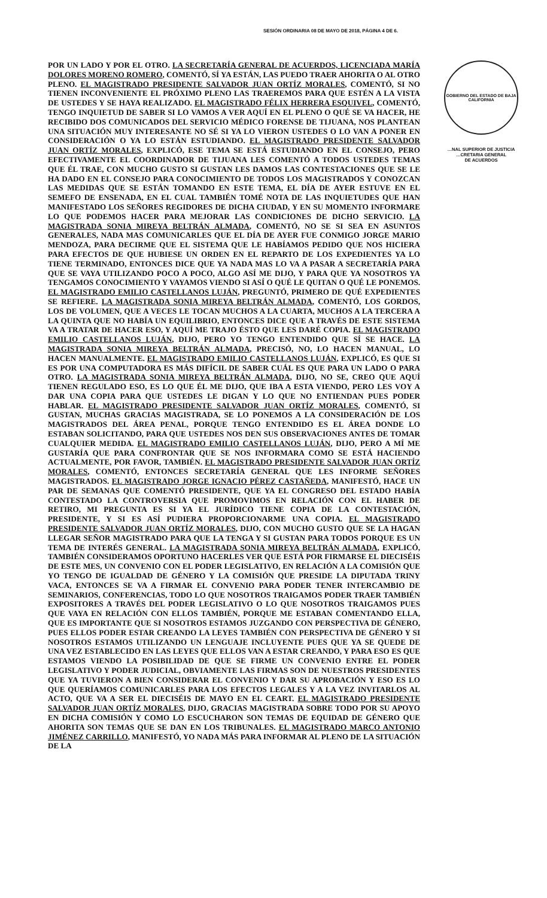SESIÓN ORDINARIA 08 DE MAYO DE 2018, PÁGINA 4 DE 6.
POR UN LADO Y POR EL OTRO. LA SECRETARÍA GENERAL DE ACUERDOS, LICENCIADA MARÍA DOLORES MORENO ROMERO, COMENTÓ, SÍ YA ESTÁN, LAS PUEDO TRAER AHORITA O AL OTRO PLENO. EL MAGISTRADO PRESIDENTE SALVADOR JUAN ORTÍZ MORALES, COMENTÓ, SI NO TIENEN INCONVENIENTE EL PRÓXIMO PLENO LAS TRAEREMOS PARA QUE ESTÉN A LA VISTA DE USTEDES Y SE HAYA REALIZADO. EL MAGISTRADO FÉLIX HERRERA ESQUIVEL, COMENTÓ, TENGO INQUIETUD DE SABER SI LO VAMOS A VER AQUÍ EN EL PLENO O QUÉ SE VA HACER, HE RECIBIDO DOS COMUNICADOS DEL SERVICIO MÉDICO FORENSE DE TIJUANA, NOS PLANTEAN UNA SITUACIÓN MUY INTERESANTE NO SÉ SI YA LO VIERON USTEDES O LO VAN A PONER EN CONSIDERACIÓN O YA LO ESTÁN ESTUDIANDO. EL MAGISTRADO PRESIDENTE SALVADOR JUAN ORTÍZ MORALES, EXPLICÓ, ESE TEMA SE ESTÁ ESTUDIANDO EN EL CONSEJO, PERO EFECTIVAMENTE EL COORDINADOR DE TIJUANA LES COMENTÓ A TODOS USTEDES TEMAS QUE ÉL TRAE, CON MUCHO GUSTO SI GUSTAN LES DAMOS LAS CONTESTACIONES QUE SE LE HA DADO EN EL CONSEJO PARA CONOCIMIENTO DE TODOS LOS MAGISTRADOS Y CONOZCAN LAS MEDIDAS QUE SE ESTÁN TOMANDO EN ESTE TEMA, EL DÍA DE AYER ESTUVE EN EL SEMEFO DE ENSENADA, EN EL CUAL TAMBIÉN TOMÉ NOTA DE LAS INQUIETUDES QUE HAN MANIFESTADO LOS SEÑORES REGIDORES DE DICHA CIUDAD, Y EN SU MOMENTO INFORMARE LO QUE PODEMOS HACER PARA MEJORAR LAS CONDICIONES DE DICHO SERVICIO. LA MAGISTRADA SONIA MIREYA BELTRÁN ALMADA, COMENTÓ, NO SE SI SEA EN ASUNTOS GENERALES, NADA MAS COMUNICARLES QUE EL DÍA DE AYER FUE CONMIGO JORGE MARIO MENDOZA, PARA DECIRME QUE EL SISTEMA QUE LE HABÍAMOS PEDIDO QUE NOS HICIERA PARA EFECTOS DE QUE HUBIESE UN ORDEN EN EL REPARTO DE LOS EXPEDIENTES YA LO TIENE TERMINADO, ENTONCES DICE QUE YA NADA MAS LO VA A PASAR A SECRETARÍA PARA QUE SE VAYA UTILIZANDO POCO A POCO, ALGO ASÍ ME DIJO, Y PARA QUE YA NOSOTROS YA TENGAMOS CONOCIMIENTO Y VAYAMOS VIENDO SI ASÍ O QUÉ LE QUITAN O QUÉ LE PONEMOS. EL MAGISTRADO EMILIO CASTELLANOS LUJÁN, PREGUNTÓ, PRIMERO DE QUÉ EXPEDIENTES SE REFIERE. LA MAGISTRADA SONIA MIREYA BELTRÁN ALMADA, COMENTÓ, LOS GORDOS, LOS DE VOLUMEN, QUE A VECES LE TOCAN MUCHOS A LA CUARTA, MUCHOS A LA TERCERA A LA QUINTA QUE NO HABÍA UN EQUILIBRIO, ENTONCES DICE QUE A TRAVÉS DE ESTE SISTEMA VA A TRATAR DE HACER ESO, Y AQUÍ ME TRAJO ÉSTO QUE LES DARÉ COPIA. EL MAGISTRADO EMILIO CASTELLANOS LUJÁN, DIJO, PERO YO TENGO ENTENDIDO QUE SÍ SE HACE. LA MAGISTRADA SONIA MIREYA BELTRÁN ALMADA, PRECISÓ, NO, LO HACEN MANUAL, LO HACEN MANUALMENTE. EL MAGISTRADO EMILIO CASTELLANOS LUJÁN, EXPLICÓ, ES QUE SI ES POR UNA COMPUTADORA ES MÁS DIFÍCIL DE SABER CUÁL ES QUE PARA UN LADO O PARA OTRO. LA MAGISTRADA SONIA MIREYA BELTRÁN ALMADA, DIJO, NO SE, CREO QUE AQUÍ TIENEN REGULADO ESO, ES LO QUE ÉL ME DIJO, QUE IBA A ESTA VIENDO, PERO LES VOY A DAR UNA COPIA PARA QUE USTEDES LE DIGAN Y LO QUE NO ENTIENDAN PUES PODER HABLAR. EL MAGISTRADO PRESIDENTE SALVADOR JUAN ORTÍZ MORALES, COMENTÓ, SI GUSTAN, MUCHAS GRACIAS MAGISTRADA, SE LO PONEMOS A LA CONSIDERACIÓN DE LOS MAGISTRADOS DEL ÁREA PENAL, PORQUE TENGO ENTENDIDO ES EL ÁREA DONDE LO ESTABAN SOLICITANDO, PARA QUE USTEDES NOS DEN SUS OBSERVACIONES ANTES DE TOMAR CUALQUIER MEDIDA. EL MAGISTRADO EMILIO CASTELLANOS LUJÁN, DIJO, PERO A MÍ ME GUSTARÍA QUE PARA CONFRONTAR QUE SE NOS INFORMARA COMO SE ESTÁ HACIENDO ACTUALMENTE, POR FAVOR, TAMBIÉN. EL MAGISTRADO PRESIDENTE SALVADOR JUAN ORTÍZ MORALES, COMENTÓ, ENTONCES SECRETARÍA GENERAL QUE LES INFORME SEÑORES MAGISTRADOS. EL MAGISTRADO JORGE IGNACIO PÉREZ CASTAÑEDA, MANIFESTÓ, HACE UN PAR DE SEMANAS QUE COMENTÓ PRESIDENTE, QUE YA EL CONGRESO DEL ESTADO HABÍA CONTESTADO LA CONTROVERSIA QUE PROMOVIMOS EN RELACIÓN CON EL HABER DE RETIRO, MI PREGUNTA ES SI YA EL JURÍDICO TIENE COPIA DE LA CONTESTACIÓN, PRESIDENTE, Y SI ES ASÍ PUDIERA PROPORCIONARME UNA COPIA. EL MAGISTRADO PRESIDENTE SALVADOR JUAN ORTÍZ MORALES, DIJO, CON MUCHO GUSTO QUE SE LA HAGAN LLEGAR SEÑOR MAGISTRADO PARA QUE LA TENGA Y SI GUSTAN PARA TODOS PORQUE ES UN TEMA DE INTERÉS GENERAL. LA MAGISTRADA SONIA MIREYA BELTRÁN ALMADA, EXPLICÓ, TAMBIÉN CONSIDERAMOS OPORTUNO HACERLES VER QUE ESTÁ POR FIRMARSE EL DIECISÉIS DE ESTE MES, UN CONVENIO CON EL PODER LEGISLATIVO, EN RELACIÓN A LA COMISIÓN QUE YO TENGO DE IGUALDAD DE GÉNERO Y LA COMISIÓN QUE PRESIDE LA DIPUTADA TRINY VACA, ENTONCES SE VA A FIRMAR EL CONVENIO PARA PODER TENER INTERCAMBIO DE SEMINARIOS, CONFERENCIAS, TODO LO QUE NOSOTROS TRAIGAMOS PODER TRAER TAMBIÉN EXPOSITORES A TRAVÉS DEL PODER LEGISLATIVO O LO QUE NOSOTROS TRAIGAMOS PUES QUE VAYA EN RELACIÓN CON ELLOS TAMBIÉN, PORQUE ME ESTABAN COMENTANDO ELLA, QUE ES IMPORTANTE QUE SI NOSOTROS ESTAMOS JUZGANDO CON PERSPECTIVA DE GÉNERO, PUES ELLOS PODER ESTAR CREANDO LA LEYES TAMBIÉN CON PERSPECTIVA DE GÉNERO Y SI NOSOTROS ESTAMOS UTILIZANDO UN LENGUAJE INCLUYENTE PUES QUE YA SE QUEDE DE UNA VEZ ESTABLECIDO EN LAS LEYES QUE ELLOS VAN A ESTAR CREANDO, Y PARA ESO ES QUE ESTAMOS VIENDO LA POSIBILIDAD DE QUE SE FIRME UN CONVENIO ENTRE EL PODER LEGISLATIVO Y PODER JUDICIAL, OBVIAMENTE LAS FIRMAS SON DE NUESTROS PRESIDENTES QUE YA TUVIERON A BIEN CONSIDERAR EL CONVENIO Y DAR SU APROBACIÓN Y ESO ES LO QUE QUERÍAMOS COMUNICARLES PARA LOS EFECTOS LEGALES Y A LA VEZ INVITARLOS AL ACTO, QUE VA A SER EL DIECISÉIS DE MAYO EN EL CEART. EL MAGISTRADO PRESIDENTE SALVADOR JUAN ORTÍZ MORALES, DIJO, GRACIAS MAGISTRADA SOBRE TODO POR SU APOYO EN DICHA COMISIÓN Y COMO LO ESCUCHARON SON TEMAS DE EQUIDAD DE GÉNERO QUE AHORITA SON TEMAS QUE SE DAN EN LOS TRIBUNALES. EL MAGISTRADO MARCO ANTONIO JIMÉNEZ CARRILLO, MANIFESTÓ, YO NADA MÁS PARA INFORMAR AL PLENO DE LA SITUACIÓN DE LA
GOBIERNO DEL ESTADO DE BAJA CALIFORNIA
…NAL SUPERIOR DE JUSTICIA
…CRETARIA GENERAL
DE ACUERDOS